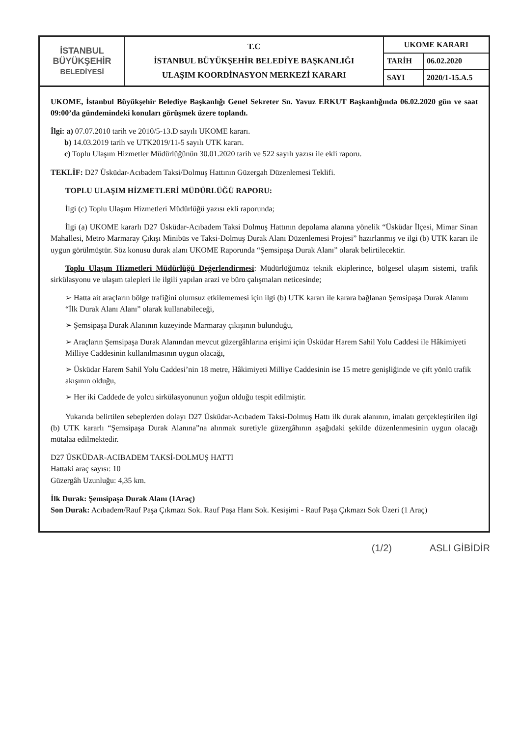| İSTANBUL BÜYÜKŞEHİR BELEDİYESİ | T.C İSTANBUL BÜYÜKŞEHİR BELEDİYE BAŞKANLIĞI ULAŞIM KOORDİNASYON MERKEZİ KARARI | UKOME KARARI | |
| | | TARİH | 06.02.2020 |
| | | SAYI | 2020/1-15.A.5 |
UKOME, İstanbul Büyükşehir Belediye Başkanlığı Genel Sekreter Sn. Yavuz ERKUT Başkanlığında 06.02.2020 gün ve saat 09:00’da gündemindeki konuları görüşmek üzere toplandı.
İlgi: a) 07.07.2010 tarih ve 2010/5-13.D sayılı UKOME kararı.
b) 14.03.2019 tarih ve UTK2019/11-5 sayılı UTK kararı.
c) Toplu Ulaşım Hizmetler Müdürlüğünün 30.01.2020 tarih ve 522 sayılı yazısı ile ekli raporu.
TEKLİF: D27 Üsküdar-Acıbadem Taksi/Dolmuş Hattının Güzergah Düzenlemesi Teklifi.
TOPLU ULAŞIM HİZMETLERİ MÜDÜRLÜĞÜ RAPORU:
İlgi (c) Toplu Ulaşım Hizmetleri Müdürlüğü yazısı ekli raporunda;
İlgi (a) UKOME kararlı D27 Üsküdar-Acıbadem Taksi Dolmuş Hattının depolama alanına yönelik “Üsküdar İlçesi, Mimar Sinan Mahallesi, Metro Marmaray Çıkışı Minibüs ve Taksi-Dolmuş Durak Alanı Düzenlemesi Projesi” hazırlanmış ve ilgi (b) UTK kararı ile uygun görülmüştür. Söz konusu durak alanı UKOME Raporunda “Şemsipaşa Durak Alanı” olarak belirtilecektir.
Toplu Ulaşım Hizmetleri Müdürlüğü Değerlendirmesi: Müdürlüğümüz teknik ekiplerince, bölgesel ulaşım sistemi, trafik sirkülasyonu ve ulaşım talepleri ile ilgili yapılan arazi ve büro çalışmaları neticesinde;
➢ Hatta ait araçların bölge trafiğini olumsuz etkilememesi için ilgi (b) UTK kararı ile karara bağlanan Şemsipaşa Durak Alanını “İlk Durak Alanı Alanı” olarak kullanabileceği,
➢ Şemsipaşa Durak Alanının kuzeyinde Marmaray çıkışının bulunduğu,
➢ Araçların Şemsipaşa Durak Alanından mevcut güzergâhlarına erişimi için Üsküdar Harem Sahil Yolu Caddesi ile Hâkimiyeti Milliye Caddesinin kullanılmasının uygun olacağı,
➢ Üsküdar Harem Sahil Yolu Caddesi’nin 18 metre, Hâkimiyeti Milliye Caddesinin ise 15 metre genişliğinde ve çift yönlü trafik akışının olduğu,
➢ Her iki Caddede de yolcu sirkülasyonunun yoğun olduğu tespit edilmiştir.
Yukarıda belirtilen sebeplerden dolayı D27 Üsküdar-Acıbadem Taksi-Dolmuş Hattı ilk durak alanının, imalatı gerçekleştirilen ilgi (b) UTK kararlı “Şemsipaşa Durak Alanına”na alınmak suretiyle güzergâhının aşağıdaki şekilde düzenlenmesinin uygun olacağı mütalaa edilmektedir.
D27 ÜSKÜDAR-ACIBADEM TAKSİ-DOLMUŞ HATTI
Hattaki araç sayısı: 10
Güzergâh Uzunluğu: 4,35 km.
İlk Durak: Şemsipaşa Durak Alanı (1Araç)
Son Durak: Acıbadem/Rauf Paşa Çıkmazı Sok. Rauf Paşa Hanı Sok. Kesişimi - Rauf Paşa Çıkmazı Sok Üzeri (1 Araç)
(1/2) ASLI GİBİDİR